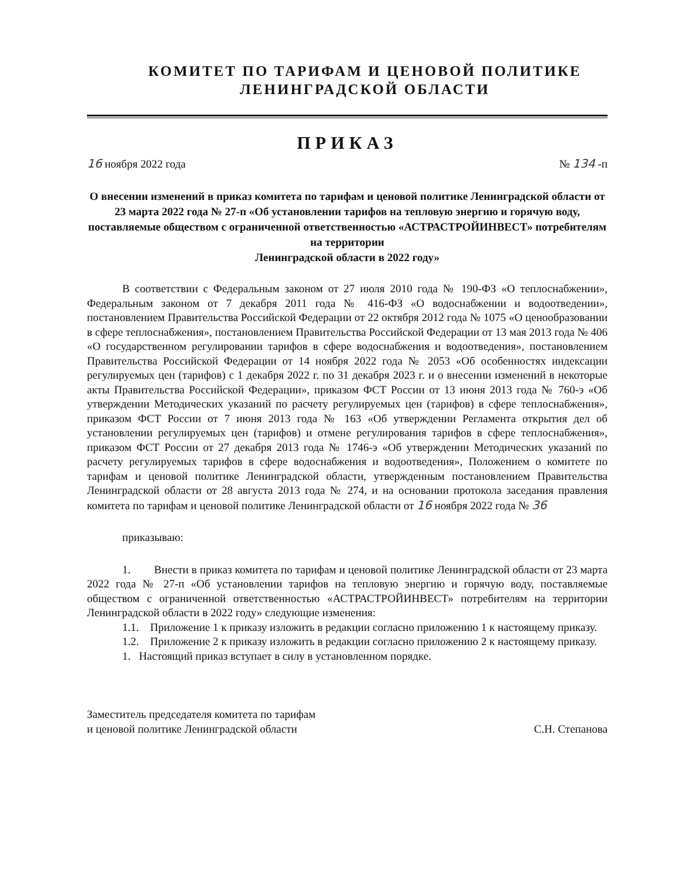КОМИТЕТ ПО ТАРИФАМ И ЦЕНОВОЙ ПОЛИТИКЕ
ЛЕНИНГРАДСКОЙ ОБЛАСТИ
ПРИКАЗ
16 ноября 2022 года № 134 -п
О внесении изменений в приказ комитета по тарифам и ценовой политике Ленинградской области от 23 марта 2022 года № 27-п «Об установлении тарифов на тепловую энергию и горячую воду, поставляемые обществом с ограниченной ответственностью «АСТРАСТРОЙИНВЕСТ» потребителям на территории
Ленинградской области в 2022 году»
В соответствии с Федеральным законом от 27 июля 2010 года № 190-ФЗ «О теплоснабжении», Федеральным законом от 7 декабря 2011 года № 416-ФЗ «О водоснабжении и водоотведении», постановлением Правительства Российской Федерации от 22 октября 2012 года № 1075 «О ценообразовании в сфере теплоснабжения», постановлением Правительства Российской Федерации от 13 мая 2013 года № 406 «О государственном регулировании тарифов в сфере водоснабжения и водоотведения», постановлением Правительства Российской Федерации от 14 ноября 2022 года № 2053 «Об особенностях индексации регулируемых цен (тарифов) с 1 декабря 2022 г. по 31 декабря 2023 г. и о внесении изменений в некоторые акты Правительства Российской Федерации», приказом ФСТ России от 13 июня 2013 года № 760-э «Об утверждении Методических указаний по расчету регулируемых цен (тарифов) в сфере теплоснабжения», приказом ФСТ России от 7 июня 2013 года № 163 «Об утверждении Регламента открытия дел об установлении регулируемых цен (тарифов) и отмене регулирования тарифов в сфере теплоснабжения», приказом ФСТ России от 27 декабря 2013 года № 1746-э «Об утверждении Методических указаний по расчету регулируемых тарифов в сфере водоснабжения и водоотведения», Положением о комитете по тарифам и ценовой политике Ленинградской области, утвержденным постановлением Правительства Ленинградской области от 28 августа 2013 года № 274, и на основании протокола заседания правления комитета по тарифам и ценовой политике Ленинградской области от 16 ноября 2022 года № 36
приказываю:
1. Внести в приказ комитета по тарифам и ценовой политике Ленинградской области от 23 марта 2022 года № 27-п «Об установлении тарифов на тепловую энергию и горячую воду, поставляемые обществом с ограниченной ответственностью «АСТРАСТРОЙИНВЕСТ» потребителям на территории Ленинградской области в 2022 году» следующие изменения:
1.1. Приложение 1 к приказу изложить в редакции согласно приложению 1 к настоящему приказу.
1.2. Приложение 2 к приказу изложить в редакции согласно приложению 2 к настоящему приказу.
1. Настоящий приказ вступает в силу в установленном порядке.
Заместитель председателя комитета по тарифам
и ценовой политике Ленинградской области С.Н. Степанова